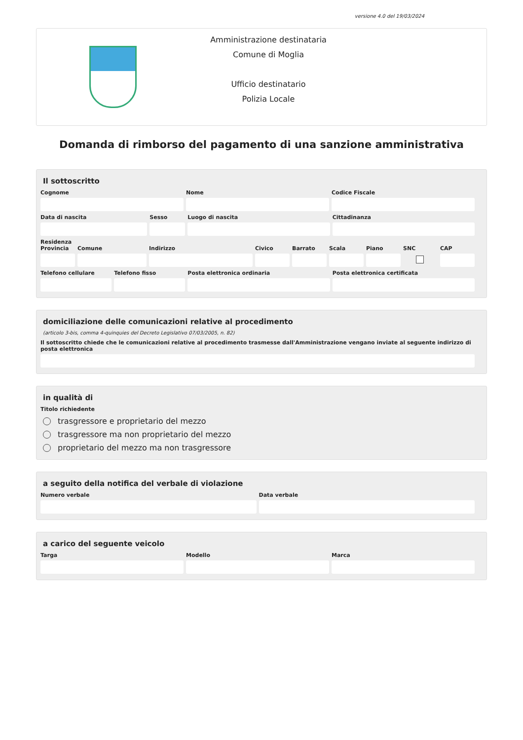versione 4.0 del 19/03/2024
Amministrazione destinataria
Comune di Moglia
Ufficio destinatario
Polizia Locale
Domanda di rimborso del pagamento di una sanzione amministrativa
Il sottoscritto
Cognome Nome Codice Fiscale
Data di nascita Sesso Luogo di nascita Cittadinanza
Residenza
Provincia Comune Indirizzo Civico Barrato Scala Piano SNC
CAP
Telefono cellulare Telefono fisso Posta elettronica ordinaria Posta elettronica certificata
domiciliazione delle comunicazioni relative al procedimento
(articolo 3-bis, comma 4-quinquies del Decreto Legislativo 07/03/2005, n. 82)
Il sottoscritto chiede che le comunicazioni relative al procedimento trasmesse dall'Amministrazione vengano inviate al seguente indirizzo di posta elettronica
in qualità di
Titolo richiedente
trasgressore e proprietario del mezzo
trasgressore ma non proprietario del mezzo
proprietario del mezzo ma non trasgressore
a seguito della notifica del verbale di violazione
Numero verbale Data verbale
a carico del seguente veicolo
Targa Modello Marca